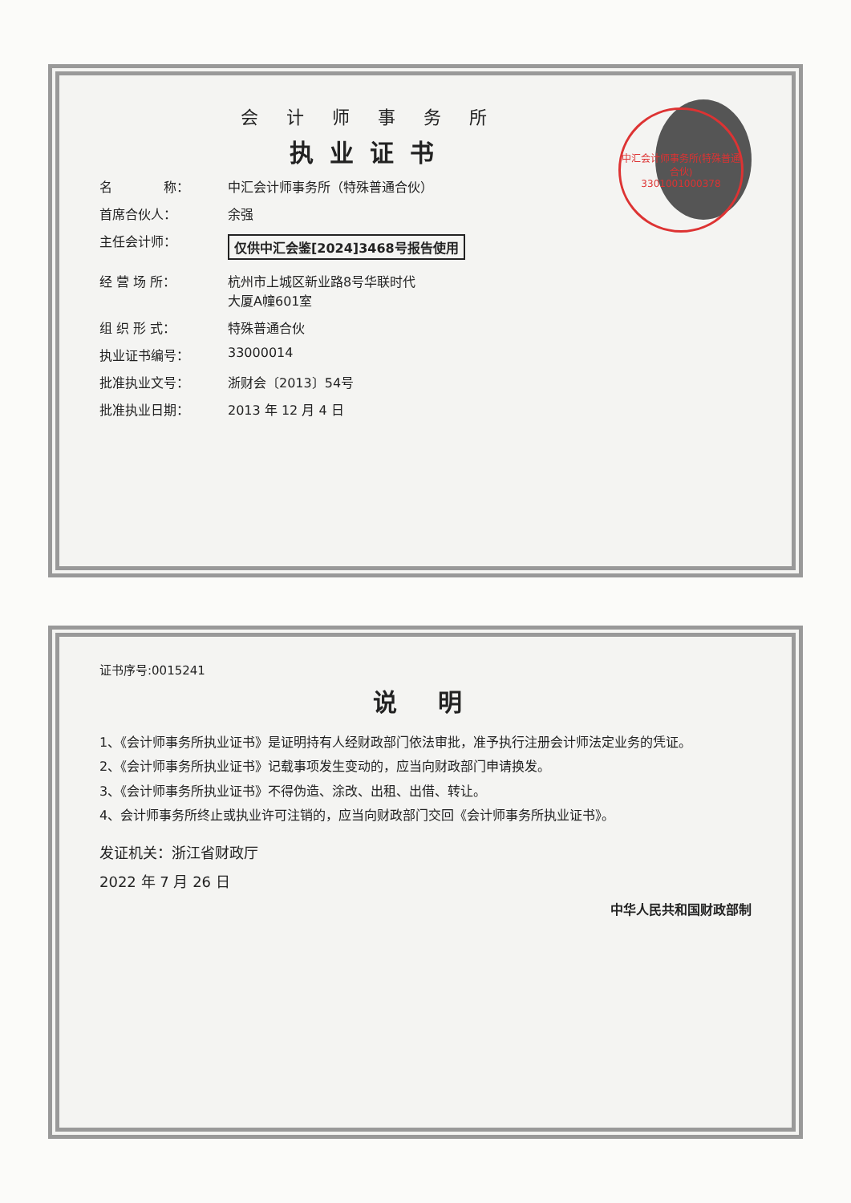会 计 师 事 务 所
执业证书
名　　　　称： 中汇会计师事务所（特殊普通合伙）
首席合伙人： 余强
主任会计师： 仅供中汇会鉴[2024]3468号报告使用
经 营 场 所： 杭州市上城区新业路8号华联时代
大厦A幢601室
组 织 形 式： 特殊普通合伙
执业证书编号： 33000014
批准执业文号： 浙财会〔2013〕54号
批准执业日期： 2013 年 12 月 4 日
中汇会计师事务所(特殊普通合伙)
3301001000378
证书序号:0015241
说 明
1、《会计师事务所执业证书》是证明持有人经财政部门依法审批，准予执行注册会计师法定业务的凭证。
2、《会计师事务所执业证书》记载事项发生变动的，应当向财政部门申请换发。
3、《会计师事务所执业证书》不得伪造、涂改、出租、出借、转让。
4、会计师事务所终止或执业许可注销的，应当向财政部门交回《会计师事务所执业证书》。
发证机关：浙江省财政厅
2022 年 7 月 26 日
中华人民共和国财政部制